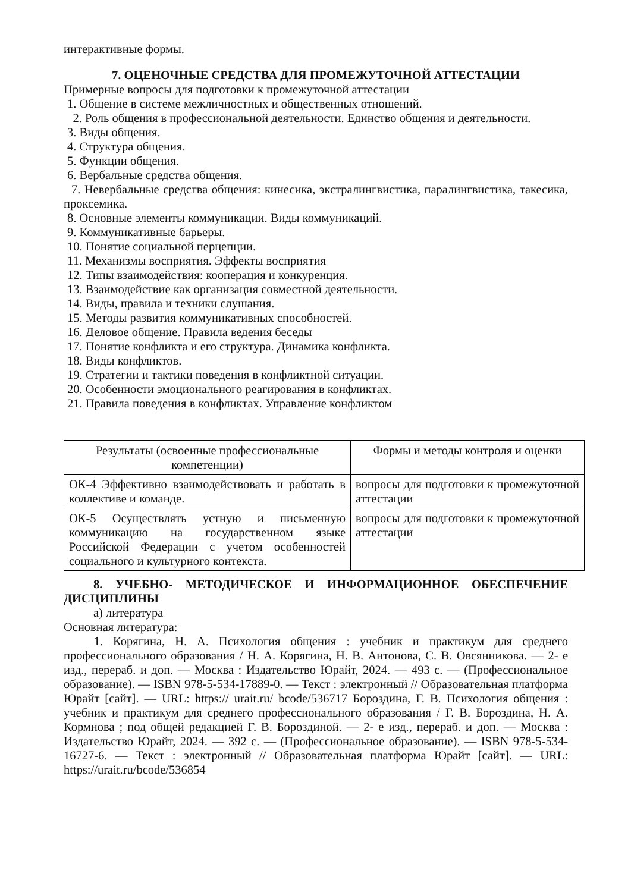интерактивные формы.
7. ОЦЕНОЧНЫЕ СРЕДСТВА ДЛЯ ПРОМЕЖУТОЧНОЙ АТТЕСТАЦИИ
Примерные вопросы для подготовки к промежуточной аттестации
1. Общение в системе межличностных и общественных отношений.
2. Роль общения в профессиональной деятельности. Единство общения и деятельности.
3. Виды общения.
4. Структура общения.
5. Функции общения.
6. Вербальные средства общения.
7. Невербальные средства общения: кинесика, экстралингвистика, паралингвистика, такесика, проксемика.
8. Основные элементы коммуникации. Виды коммуникаций.
9. Коммуникативные барьеры.
10. Понятие социальной перцепции.
11. Механизмы восприятия. Эффекты восприятия
12. Типы взаимодействия: кооперация и конкуренция.
13. Взаимодействие как организация совместной деятельности.
14. Виды, правила и техники слушания.
15. Методы развития коммуникативных способностей.
16. Деловое общение. Правила ведения беседы
17. Понятие конфликта и его структура. Динамика конфликта.
18. Виды конфликтов.
19. Стратегии и тактики поведения в конфликтной ситуации.
20. Особенности эмоционального реагирования в конфликтах.
21. Правила поведения в конфликтах. Управление конфликтом
| Результаты (освоенные профессиональные компетенции) | Формы и методы контроля и оценки |
| ОК-4 Эффективно взаимодействовать и работать в коллективе и команде. | вопросы для подготовки к промежуточной аттестации |
| ОК-5 Осуществлять устную и письменную коммуникацию на государственном языке Российской Федерации с учетом особенностей социального и культурного контекста. | вопросы для подготовки к промежуточной аттестации |
8. УЧЕБНО- МЕТОДИЧЕСКОЕ И ИНФОРМАЦИОННОЕ ОБЕСПЕЧЕНИЕ ДИСЦИПЛИНЫ
а) литература
Основная литература:
1. Корягина, Н. А. Психология общения : учебник и практикум для среднего профессионального образования / Н. А. Корягина, Н. В. Антонова, С. В. Овсянникова. — 2- е изд., перераб. и доп. — Москва : Издательство Юрайт, 2024. — 493 с. — (Профессиональное образование). — ISBN 978-5-534-17889-0. — Текст : электронный // Образовательная платформа Юрайт [сайт]. — URL: https:// urait.ru/ bcode/536717 Бороздина, Г. В. Психология общения : учебник и практикум для среднего профессионального образования / Г. В. Бороздина, Н. А. Кормнова ; под общей редакцией Г. В. Бороздиной. — 2- е изд., перераб. и доп. — Москва : Издательство Юрайт, 2024. — 392 с. — (Профессиональное образование). — ISBN 978-5-534-16727-6. — Текст : электронный // Образовательная платформа Юрайт [сайт]. — URL: https://urait.ru/bcode/536854